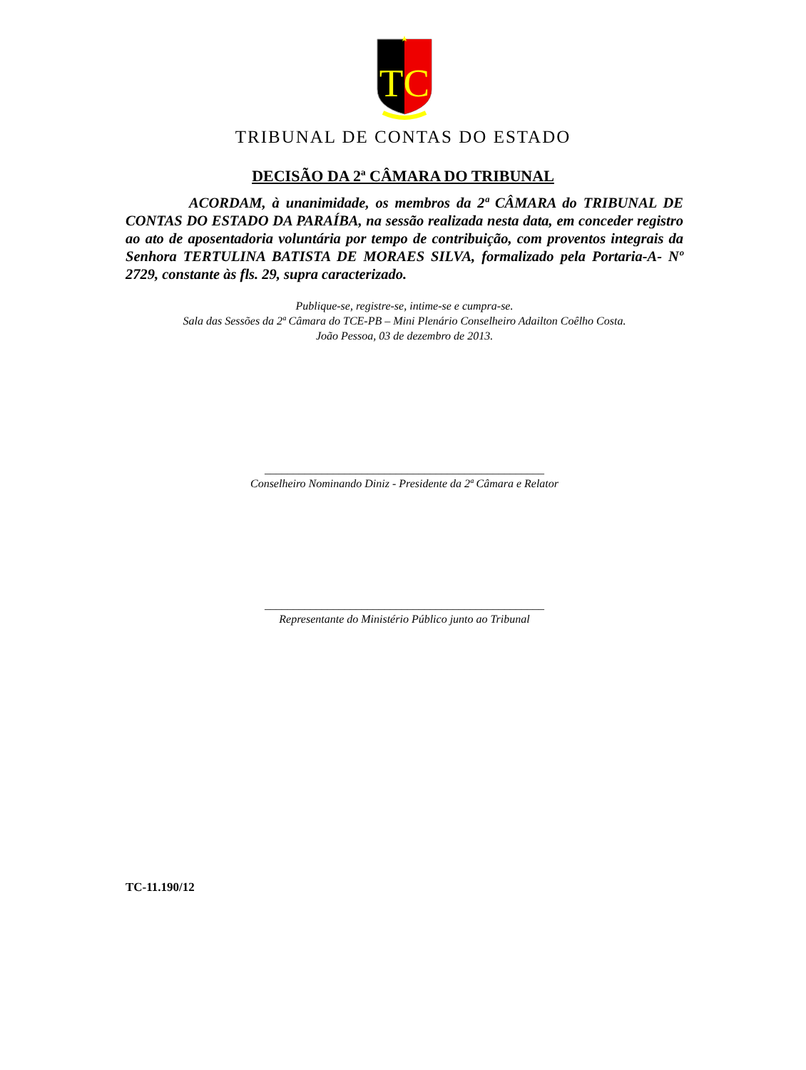TC
TRIBUNAL DE CONTAS DO ESTADO
DECISÃO DA 2ª CÂMARA DO TRIBUNAL
ACORDAM, à unanimidade, os membros da 2ª CÂMARA do TRIBUNAL DE CONTAS DO ESTADO DA PARAÍBA, na sessão realizada nesta data, em conceder registro ao ato de aposentadoria voluntária por tempo de contribuição, com proventos integrais da Senhora TERTULINA BATISTA DE MORAES SILVA, formalizado pela Portaria-A- Nº 2729, constante às fls. 29, supra caracterizado.
Publique-se, registre-se, intime-se e cumpra-se.
Sala das Sessões da 2ª Câmara do TCE-PB – Mini Plenário Conselheiro Adailton Coêlho Costa.
João Pessoa, 03 de dezembro de 2013.
_________________________________________________
Conselheiro Nominando Diniz - Presidente da 2ª Câmara e Relator
_________________________________________________
Representante do Ministério Público junto ao Tribunal
TC-11.190/12